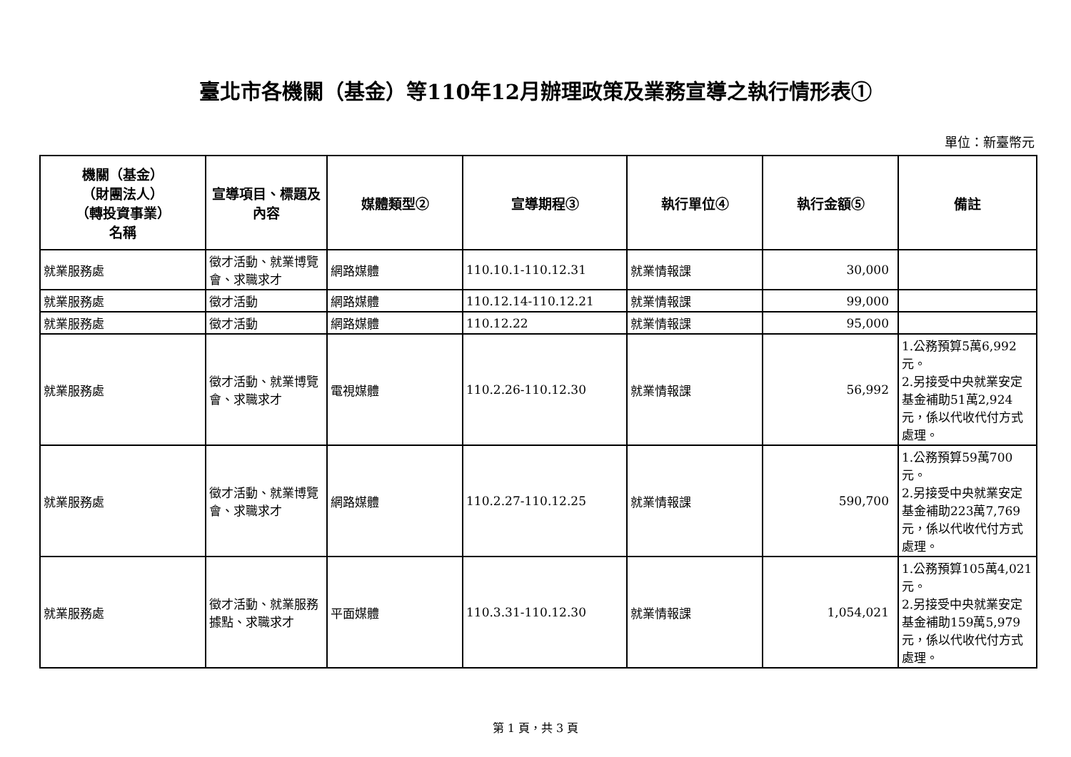臺北市各機關（基金）等110年12月辦理政策及業務宣導之執行情形表①
單位：新臺幣元
| 機關（基金） （財團法人） （轉投資事業） 名稱 | 宣導項目、標題及內容 | 媒體類型② | 宣導期程③ | 執行單位④ | 執行金額⑤ | 備註 |
| --- | --- | --- | --- | --- | --- | --- |
| 就業服務處 | 徵才活動、就業博覽會、求職求才 | 網路媒體 | 110.10.1-110.12.31 | 就業情報課 | 30,000 | |
| 就業服務處 | 徵才活動 | 網路媒體 | 110.12.14-110.12.21 | 就業情報課 | 99,000 | |
| 就業服務處 | 徵才活動 | 網路媒體 | 110.12.22 | 就業情報課 | 95,000 | |
| 就業服務處 | 徵才活動、就業博覽會、求職求才 | 電視媒體 | 110.2.26-110.12.30 | 就業情報課 | 56,992 | 1.公務預算5萬6,992元。 2.另接受中央就業安定基金補助51萬2,924元，係以代收代付方式處理。 |
| 就業服務處 | 徵才活動、就業博覽會、求職求才 | 網路媒體 | 110.2.27-110.12.25 | 就業情報課 | 590,700 | 1.公務預算59萬700元。 2.另接受中央就業安定基金補助223萬7,769元，係以代收代付方式處理。 |
| 就業服務處 | 徵才活動、就業服務據點、求職求才 | 平面媒體 | 110.3.31-110.12.30 | 就業情報課 | 1,054,021 | 1.公務預算105萬4,021元。 2.另接受中央就業安定基金補助159萬5,979元，係以代收代付方式處理。 |
第 1 頁，共 3 頁